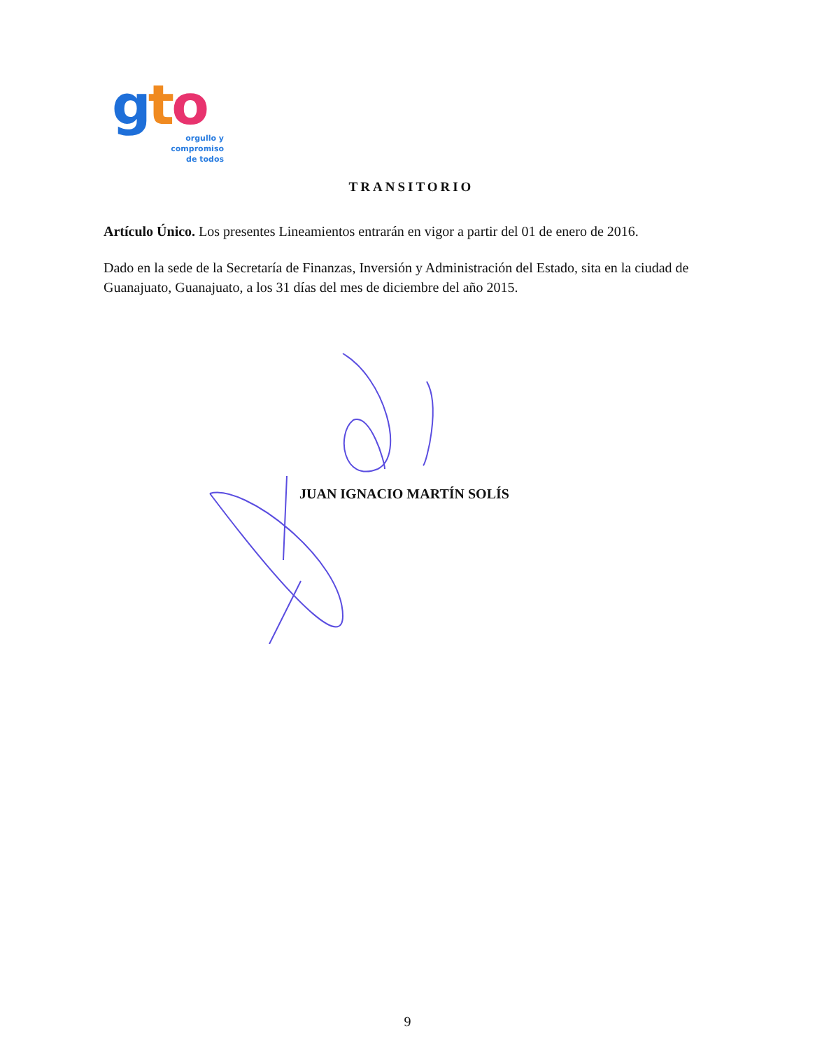gto
orgullo y
compromiso
de todos
TRANSITORIO
Artículo Único. Los presentes Lineamientos entrarán en vigor a partir del 01 de enero de 2016.
Dado en la sede de la Secretaría de Finanzas, Inversión y Administración del Estado, sita en la ciudad de Guanajuato, Guanajuato, a los 31 días del mes de diciembre del año 2015.
JUAN IGNACIO MARTÍN SOLÍS
9